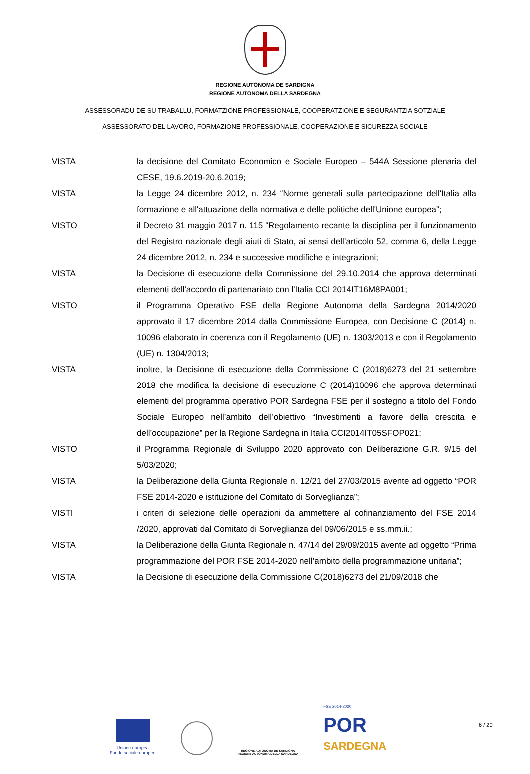REGIONE AUTÒNOMA DE SARDIGNA
REGIONE AUTONOMA DELLA SARDEGNA
ASSESSORADU DE SU TRABALLU, FORMATZIONE PROFESSIONALE, COOPERATZIONE E SEGURANTZIA SOTZIALE
ASSESSORATO DEL LAVORO, FORMAZIONE PROFESSIONALE, COOPERAZIONE E SICUREZZA SOCIALE
VISTA la decisione del Comitato Economico e Sociale Europeo – 544A Sessione plenaria del CESE, 19.6.2019-20.6.2019;
VISTA la Legge 24 dicembre 2012, n. 234 “Norme generali sulla partecipazione dell'Italia alla formazione e all'attuazione della normativa e delle politiche dell'Unione europea”;
VISTO il Decreto 31 maggio 2017 n. 115 “Regolamento recante la disciplina per il funzionamento del Registro nazionale degli aiuti di Stato, ai sensi dell’articolo 52, comma 6, della Legge 24 dicembre 2012, n. 234 e successive modifiche e integrazioni;
VISTA la Decisione di esecuzione della Commissione del 29.10.2014 che approva determinati elementi dell'accordo di partenariato con l'Italia CCI 2014IT16M8PA001;
VISTO il Programma Operativo FSE della Regione Autonoma della Sardegna 2014/2020 approvato il 17 dicembre 2014 dalla Commissione Europea, con Decisione C (2014) n. 10096 elaborato in coerenza con il Regolamento (UE) n. 1303/2013 e con il Regolamento (UE) n. 1304/2013;
VISTA inoltre, la Decisione di esecuzione della Commissione C (2018)6273 del 21 settembre 2018 che modifica la decisione di esecuzione C (2014)10096 che approva determinati elementi del programma operativo POR Sardegna FSE per il sostegno a titolo del Fondo Sociale Europeo nell’ambito dell’obiettivo “Investimenti a favore della crescita e dell’occupazione” per la Regione Sardegna in Italia CCI2014IT05SFOP021;
VISTO il Programma Regionale di Sviluppo 2020 approvato con Deliberazione G.R. 9/15 del 5/03/2020;
VISTA la Deliberazione della Giunta Regionale n. 12/21 del 27/03/2015 avente ad oggetto “POR FSE 2014-2020 e istituzione del Comitato di Sorveglianza”;
VISTI i criteri di selezione delle operazioni da ammettere al cofinanziamento del FSE 2014 /2020, approvati dal Comitato di Sorveglianza del 09/06/2015 e ss.mm.ii.;
VISTA la Deliberazione della Giunta Regionale n. 47/14 del 29/09/2015 avente ad oggetto “Prima programmazione del POR FSE 2014-2020 nell’ambito della programmazione unitaria”;
VISTA la Decisione di esecuzione della Commissione C(2018)6273 del 21/09/2018 che
Unione europea
Fondo sociale europeo
REGIONE AUTÒNOMA DE SARDIGNA
REGIONE AUTONOMA DELLA SARDEGNA
FSE 2014-2020
POR
SARDEGNA
6 / 20